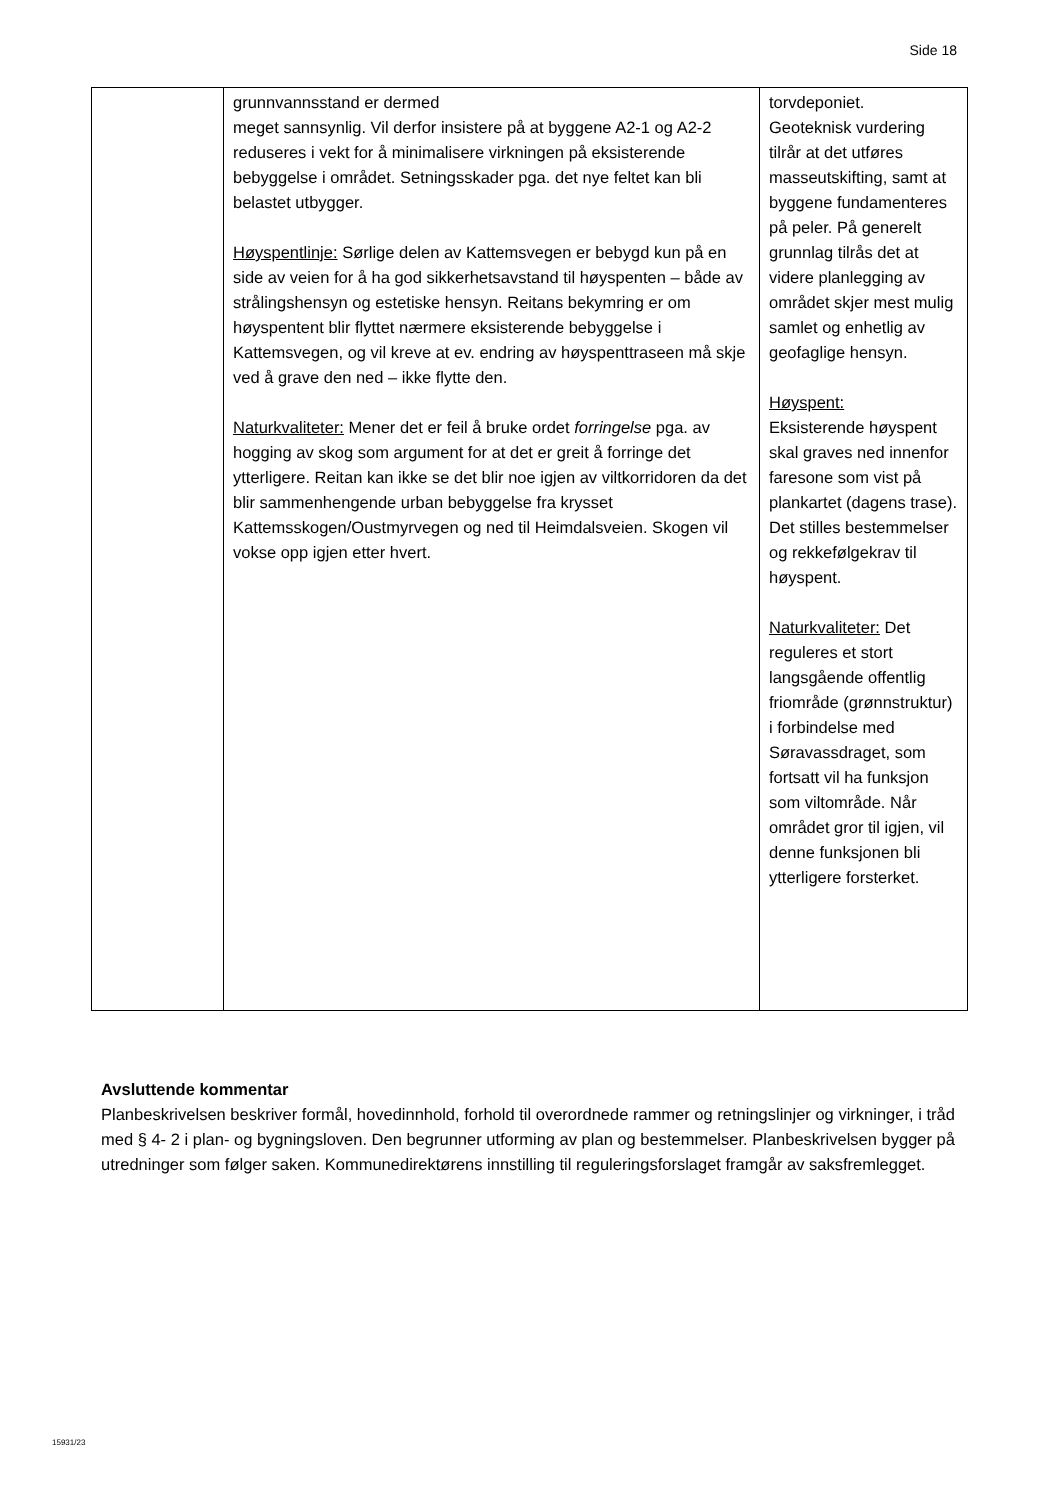Side 18
| | grunnvannsstand er dermed meget sannsynlig. Vil derfor insistere på at byggene A2-1 og A2-2 reduseres i vekt for å minimalisere virkningen på eksisterende bebyggelse i området. Setningsskader pga. det nye feltet kan bli belastet utbygger. Høyspentlinje: Sørlige delen av Kattemsvegen er bebygd kun på en side av veien for å ha god sikkerhetsavstand til høyspenten – både av strålingshensyn og estetiske hensyn. Reitans bekymring er om høyspentent blir flyttet nærmere eksisterende bebyggelse i Kattemsvegen, og vil kreve at ev. endring av høyspenttraseen må skje ved å grave den ned – ikke flytte den. Naturkvaliteter: Mener det er feil å bruke ordet forringelse pga. av hogging av skog som argument for at det er greit å forringe det ytterligere. Reitan kan ikke se det blir noe igjen av viltkorridoren da det blir sammenhengende urban bebyggelse fra krysset Kattemsskogen/Oustmyrvegen og ned til Heimdalsveien. Skogen vil vokse opp igjen etter hvert. | torvdeponiet. Geoteknisk vurdering tilrår at det utføres masseutskifting, samt at byggene fundamenteres på peler. På generelt grunnlag tilrås det at videre planlegging av området skjer mest mulig samlet og enhetlig av geofaglige hensyn. Høyspent: Eksisterende høyspent skal graves ned innenfor faresone som vist på plankartet (dagens trase). Det stilles bestemmelser og rekkefølgekrav til høyspent. Naturkvaliteter: Det reguleres et stort langsgående offentlig friområde (grønnstruktur) i forbindelse med Søravassdraget, som fortsatt vil ha funksjon som viltområde. Når området gror til igjen, vil denne funksjonen bli ytterligere forsterket. |
Avsluttende kommentar
Planbeskrivelsen beskriver formål, hovedinnhold, forhold til overordnede rammer og retningslinjer og virkninger, i tråd med § 4- 2 i plan- og bygningsloven. Den begrunner utforming av plan og bestemmelser. Planbeskrivelsen bygger på utredninger som følger saken. Kommunedirektørens innstilling til reguleringsforslaget framgår av saksfremlegget.
15931/23